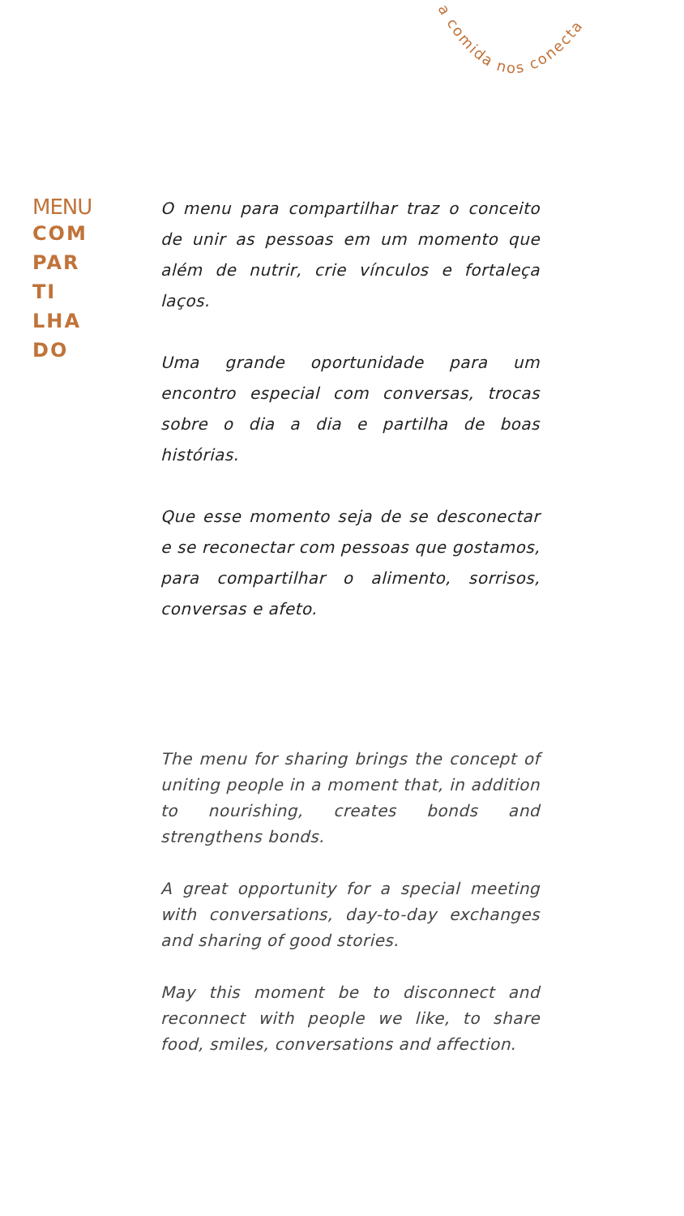a comida nos conecta
MENU
COM
PAR
TI
LHA
DO
O menu para compartilhar traz o conceito de unir as pessoas em um momento que além de nutrir, crie vínculos e fortaleça laços.
Uma grande oportunidade para um encontro especial com conversas, trocas sobre o dia a dia e partilha de boas histórias.
Que esse momento seja de se desconectar e se reconectar com pessoas que gostamos, para compartilhar o alimento, sorrisos, conversas e afeto.
The menu for sharing brings the concept of uniting people in a moment that, in addition to nourishing, creates bonds and strengthens bonds.
A great opportunity for a special meeting with conversations, day-to-day exchanges and sharing of good stories.
May this moment be to disconnect and reconnect with people we like, to share food, smiles, conversations and affection.